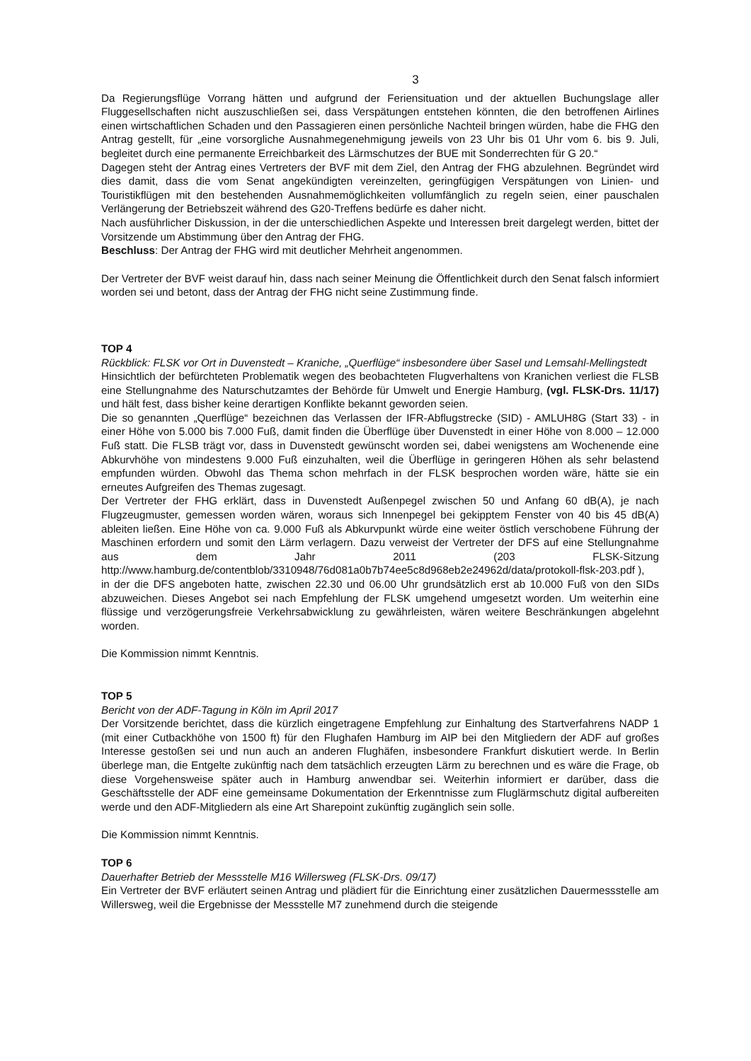3
Da Regierungsflüge Vorrang hätten und aufgrund der Feriensituation und der aktuellen Buchungslage aller Fluggesellschaften nicht auszuschließen sei, dass Verspätungen entstehen könnten, die den betroffenen Airlines einen wirtschaftlichen Schaden und den Passagieren einen persönliche Nachteil bringen würden, habe die FHG den Antrag gestellt, für „eine vorsorgliche Ausnahmegenehmigung jeweils von 23 Uhr bis 01 Uhr vom 6. bis 9. Juli, begleitet durch eine permanente Erreichbarkeit des Lärmschutzes der BUE mit Sonderrechten für G 20.“
Dagegen steht der Antrag eines Vertreters der BVF mit dem Ziel, den Antrag der FHG abzulehnen. Begründet wird dies damit, dass die vom Senat angekündigten vereinzelten, geringfügigen Verspätungen von Linien- und Touristikflügen mit den bestehenden Ausnahmemöglichkeiten vollumfänglich zu regeln seien, einer pauschalen Verlängerung der Betriebszeit während des G20-Treffens bedürfe es daher nicht.
Nach ausführlicher Diskussion, in der die unterschiedlichen Aspekte und Interessen breit dargelegt werden, bittet der Vorsitzende um Abstimmung über den Antrag der FHG.
Beschluss: Der Antrag der FHG wird mit deutlicher Mehrheit angenommen.
Der Vertreter der BVF weist darauf hin, dass nach seiner Meinung die Öffentlichkeit durch den Senat falsch informiert worden sei und betont, dass der Antrag der FHG nicht seine Zustimmung finde.
TOP 4
Rückblick: FLSK vor Ort in Duvenstedt – Kraniche, „Querflüge“ insbesondere über Sasel und Lemsahl-Mellingstedt
Hinsichtlich der befürchteten Problematik wegen des beobachteten Flugverhaltens von Kranichen verliest die FLSB eine Stellungnahme des Naturschutzamtes der Behörde für Umwelt und Energie Hamburg, (vgl. FLSK-Drs. 11/17) und hält fest, dass bisher keine derartigen Konflikte bekannt geworden seien.
Die so genannten „Querflüge“ bezeichnen das Verlassen der IFR-Abflugstrecke (SID) - AMLUH8G (Start 33) - in einer Höhe von 5.000 bis 7.000 Fuß, damit finden die Überflüge über Duvenstedt in einer Höhe von 8.000 – 12.000 Fuß statt. Die FLSB trägt vor, dass in Duvenstedt gewünscht worden sei, dabei wenigstens am Wochenende eine Abkurvhöhe von mindestens 9.000 Fuß einzuhalten, weil die Überflüge in geringeren Höhen als sehr belastend empfunden würden. Obwohl das Thema schon mehrfach in der FLSK besprochen worden wäre, hätte sie ein erneutes Aufgreifen des Themas zugesagt.
Der Vertreter der FHG erklärt, dass in Duvenstedt Außenpegel zwischen 50 und Anfang 60 dB(A), je nach Flugzeugmuster, gemessen worden wären, woraus sich Innenpegel bei gekipptem Fenster von 40 bis 45 dB(A) ableiten ließen. Eine Höhe von ca. 9.000 Fuß als Abkurvpunkt würde eine weiter östlich verschobene Führung der Maschinen erfordern und somit den Lärm verlagern. Dazu verweist der Vertreter der DFS auf eine Stellungnahme aus dem Jahr 2011 (203 FLSK-Sitzung http://www.hamburg.de/contentblob/3310948/76d081a0b7b74ee5c8d968eb2e24962d/data/protokoll-flsk-203.pdf ),
in der die DFS angeboten hatte, zwischen 22.30 und 06.00 Uhr grundsätzlich erst ab 10.000 Fuß von den SIDs abzuweichen. Dieses Angebot sei nach Empfehlung der FLSK umgehend umgesetzt worden. Um weiterhin eine flüssige und verzögerungsfreie Verkehrsabwicklung zu gewährleisten, wären weitere Beschränkungen abgelehnt worden.
Die Kommission nimmt Kenntnis.
TOP 5
Bericht von der ADF-Tagung in Köln im April 2017
Der Vorsitzende berichtet, dass die kürzlich eingetragene Empfehlung zur Einhaltung des Startverfahrens NADP 1 (mit einer Cutbackhöhe von 1500 ft) für den Flughafen Hamburg im AIP bei den Mitgliedern der ADF auf großes Interesse gestoßen sei und nun auch an anderen Flughäfen, insbesondere Frankfurt diskutiert werde. In Berlin überlege man, die Entgelte zukünftig nach dem tatsächlich erzeugten Lärm zu berechnen und es wäre die Frage, ob diese Vorgehensweise später auch in Hamburg anwendbar sei. Weiterhin informiert er darüber, dass die Geschäftsstelle der ADF eine gemeinsame Dokumentation der Erkenntnisse zum Fluglärmschutz digital aufbereiten werde und den ADF-Mitgliedern als eine Art Sharepoint zukünftig zugänglich sein solle.
Die Kommission nimmt Kenntnis.
TOP 6
Dauerhafter Betrieb der Messstelle M16 Willersweg (FLSK-Drs. 09/17)
Ein Vertreter der BVF erläutert seinen Antrag und plädiert für die Einrichtung einer zusätzlichen Dauermessstelle am Willersweg, weil die Ergebnisse der Messstelle M7 zunehmend durch die steigende